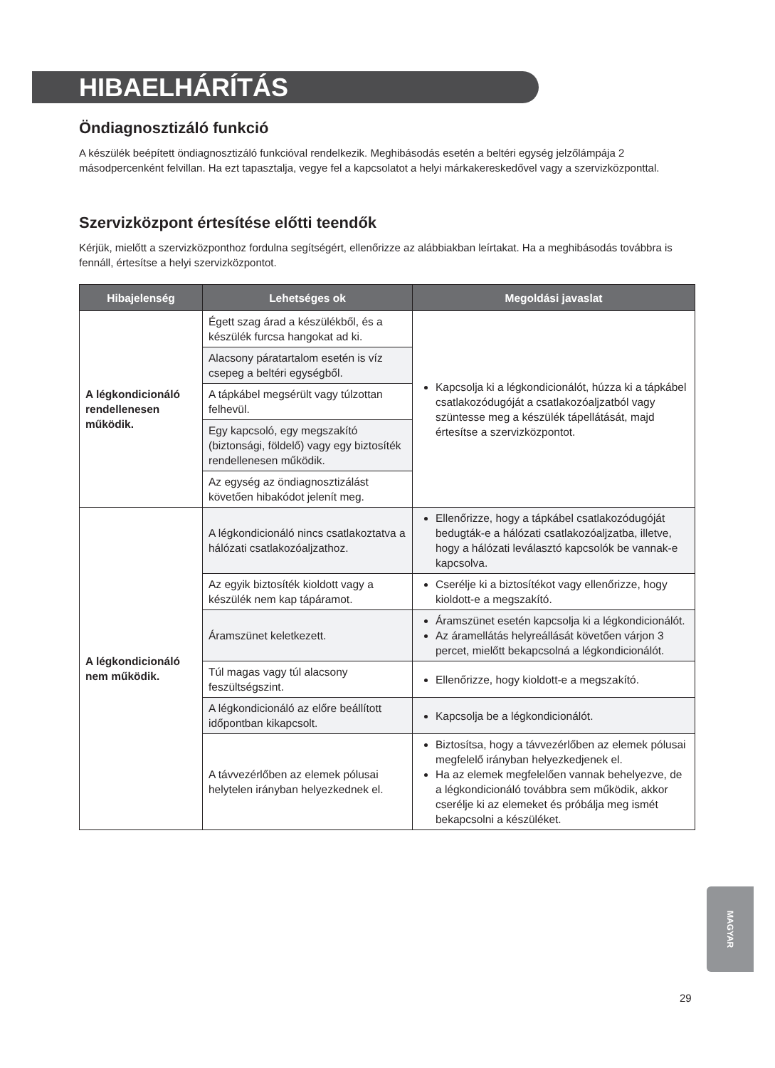HIBAELHÁRÍTÁS
Öndiagnosztizáló funkció
A készülék beépített öndiagnosztizáló funkcióval rendelkezik. Meghibásodás esetén a beltéri egység jelzőlámpája 2 másodpercenként felvillan. Ha ezt tapasztalja, vegye fel a kapcsolatot a helyi márkakereskedővel vagy a szervizközponttal.
Szervizközpont értesítése előtti teendők
Kérjük, mielőtt a szervizközponthoz fordulna segítségért, ellenőrizze az alábbiakban leírtakat. Ha a meghibásodás továbbra is fennáll, értesítse a helyi szervizközpontot.
| Hibajelenség | Lehetséges ok | Megoldási javaslat |
| --- | --- | --- |
| A légkondicionáló rendellenesen működik. | Égett szag árad a készülékből, és a készülék furcsa hangokat ad ki. | Kapcsolja ki a légkondicionálót, húzza ki a tápkábel csatlakozódugóját a csatlakozóaljzatból vagy szüntesse meg a készülék tápellátását, majd értesítse a szervizközpontot. |
| | Alacsony páratartalom esetén is víz csepeg a beltéri egységből. | |
| | A tápkábel megsérült vagy túlzottan felhevül. | |
| | Egy kapcsoló, egy megszakító (biztonsági, földelő) vagy egy biztosíték rendellenesen működik. | |
| | Az egység az öndiagnosztizálást követően hibakódot jelenít meg. | |
| A légkondicionáló nem működik. | A légkondicionáló nincs csatlakoztatva a hálózati csatlakozóaljzathoz. | Ellenőrizze, hogy a tápkábel csatlakozódugóját bedugták-e a hálózati csatlakozóaljzatba, illetve, hogy a hálózati leválasztó kapcsolók be vannak-e kapcsolva. |
| | Az egyik biztosíték kioldott vagy a készülék nem kap tápáramot. | Cserélje ki a biztosítékot vagy ellenőrizze, hogy kioldott-e a megszakító. |
| | Áramszünet keletkezett. | Áramszünet esetén kapcsolja ki a légkondicionálót. Az áramellátás helyreállását követően várjon 3 percet, mielőtt bekapcsolná a légkondicionálót. |
| | Túl magas vagy túl alacsony feszültségszint. | Ellenőrizze, hogy kioldott-e a megszakító. |
| | A légkondicionáló az előre beállított időpontban kikapcsolt. | Kapcsolja be a légkondicionálót. |
| | A távvezérlőben az elemek pólusai helytelen irányban helyezkednek el. | Biztosítsa, hogy a távvezérlőben az elemek pólusai megfelelő irányban helyezkedjenek el. Ha az elemek megfelelően vannak behelyezve, de a légkondicionáló továbbra sem működik, akkor cserélje ki az elemeket és próbálja meg ismét bekapcsolni a készüléket. |
MAGYAR
29